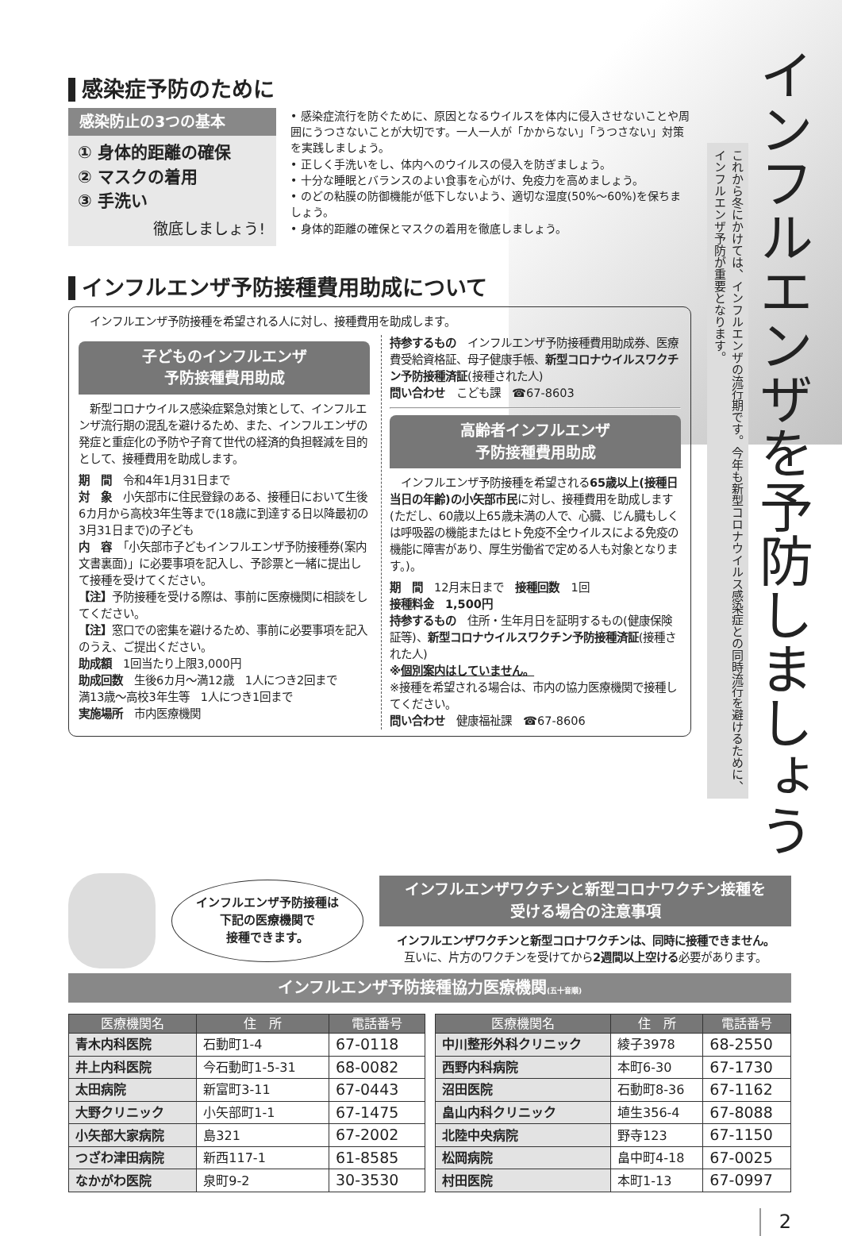感染症予防のために
感染防止の3つの基本
① 身体的距離の確保
② マスクの着用
③ 手洗い
徹底しましょう!
• 感染症流行を防ぐために、原因となるウイルスを体内に侵入させないことや周囲にうつさないことが大切です。一人一人が「かからない」「うつさない」対策を実践しましょう。
• 正しく手洗いをし、体内へのウイルスの侵入を防ぎましょう。
• 十分な睡眠とバランスのよい食事を心がけ、免疫力を高めましょう。
• のどの粘膜の防御機能が低下しないよう、適切な湿度(50%〜60%)を保ちましょう。
• 身体的距離の確保とマスクの着用を徹底しましょう。
インフルエンザ予防接種費用助成について
インフルエンザ予防接種を希望される人に対し、接種費用を助成します。
子どものインフルエンザ
予防接種費用助成
　新型コロナウイルス感染症緊急対策として、インフルエンザ流行期の混乱を避けるため、また、インフルエンザの発症と重症化の予防や子育て世代の経済的負担軽減を目的として、接種費用を助成します。
期　間　令和4年1月31日まで
対　象　小矢部市に住民登録のある、接種日において生後6カ月から高校3年生等まで(18歳に到達する日以降最初の3月31日まで)の子ども
内　容　「小矢部市子どもインフルエンザ予防接種券(案内文書裏面)」に必要事項を記入し、予診票と一緒に提出して接種を受けてください。
【注】予防接種を受ける際は、事前に医療機関に相談をしてください。
【注】窓口での密集を避けるため、事前に必要事項を記入のうえ、ご提出ください。
助成額　1回当たり上限3,000円
助成回数　生後6カ月〜満12歳　1人につき2回まで
満13歳〜高校3年生等　1人につき1回まで
実施場所　市内医療機関
持参するもの　インフルエンザ予防接種費用助成券、医療費受給資格証、母子健康手帳、新型コロナウイルスワクチン予防接種済証(接種された人)
問い合わせ　こども課　☎67-8603
高齢者インフルエンザ
予防接種費用助成
　インフルエンザ予防接種を希望される65歳以上(接種日当日の年齢)の小矢部市民に対し、接種費用を助成します(ただし、60歳以上65歳未満の人で、心臓、じん臓もしくは呼吸器の機能またはヒト免疫不全ウイルスによる免疫の機能に障害があり、厚生労働省で定める人も対象となります。)。
期　間　12月末日まで　接種回数　1回
接種料金　1,500円
持参するもの　住所・生年月日を証明するもの(健康保険証等)、新型コロナウイルスワクチン予防接種済証(接種された人)
※個別案内はしていません。
※接種を希望される場合は、市内の協力医療機関で接種してください。
問い合わせ　健康福祉課　☎67-8606
インフルエンザを予防しましょう
これから冬にかけては、インフルエンザの流行期です。今年も新型コロナウイルス感染症との同時流行を避けるために、インフルエンザ予防が重要となります。
インフルエンザ予防接種は
下記の医療機関で
接種できます。
インフルエンザワクチンと新型コロナワクチン接種を
受ける場合の注意事項
インフルエンザワクチンと新型コロナワクチンは、同時に接種できません。
互いに、片方のワクチンを受けてから2週間以上空ける必要があります。
インフルエンザ予防接種協力医療機関(五十音順)
| 医療機関名 | 住 所 | 電話番号 |
| --- | --- | --- |
| 青木内科医院 | 石動町1-4 | 67-0118 |
| 井上内科医院 | 今石動町1-5-31 | 68-0082 |
| 太田病院 | 新富町3-11 | 67-0443 |
| 大野クリニック | 小矢部町1-1 | 67-1475 |
| 小矢部大家病院 | 島321 | 67-2002 |
| つざわ津田病院 | 新西117-1 | 61-8585 |
| なかがわ医院 | 泉町9-2 | 30-3530 |
| 医療機関名 | 住 所 | 電話番号 |
| --- | --- | --- |
| 中川整形外科クリニック | 綾子3978 | 68-2550 |
| 西野内科病院 | 本町6-30 | 67-1730 |
| 沼田医院 | 石動町8-36 | 67-1162 |
| 畠山内科クリニック | 埴生356-4 | 67-8088 |
| 北陸中央病院 | 野寺123 | 67-1150 |
| 松岡病院 | 畠中町4-18 | 67-0025 |
| 村田医院 | 本町1-13 | 67-0997 |
2